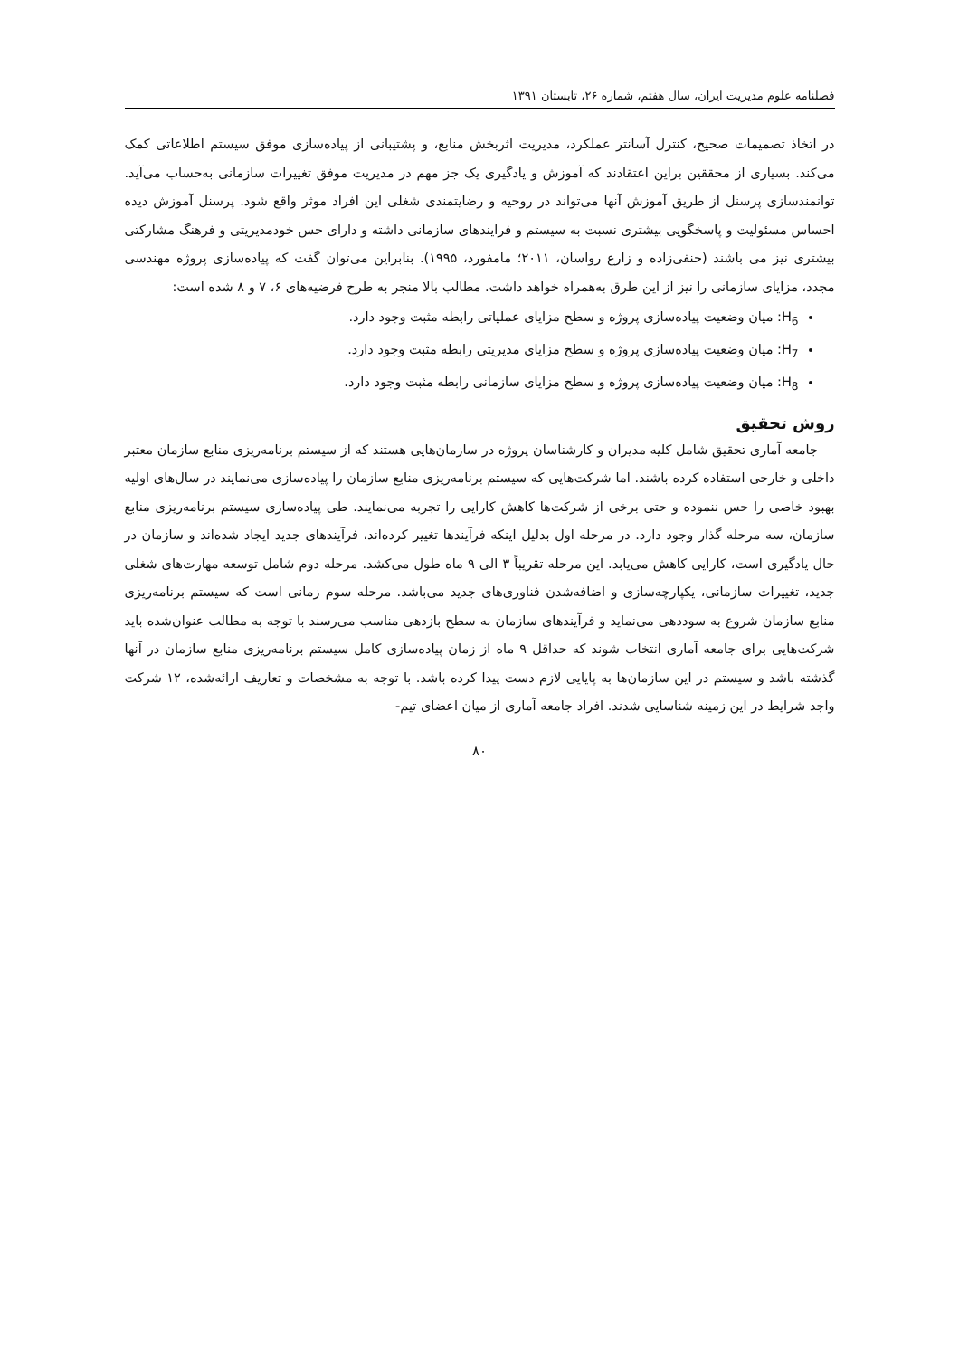فصلنامه علوم مدیریت ایران، سال هفتم، شماره ۲۶، تابستان ۱۳۹۱
در اتخاذ تصمیمات صحیح، کنترل آسانتر عملکرد، مدیریت اثربخش منابع، و پشتیبانی از پیاده‌سازی موفق سیستم اطلاعاتی کمک می‌کند. بسیاری از محققین براین اعتقادند که آموزش و یادگیری یک جز مهم در مدیریت موفق تغییرات سازمانی به‌حساب می‌آید. توانمندسازی پرسنل از طریق آموزش آنها می‌تواند در روحیه و رضایتمندی شغلی این افراد موثر واقع شود. پرسنل آموزش دیده احساس مسئولیت و پاسخگویی بیشتری نسبت به سیستم و فرایندهای سازمانی داشته و دارای حس خودمدیریتی و فرهنگ مشارکتی بیشتری نیز می باشند (حنفی‌زاده و زارع رواسان، ۲۰۱۱؛ مامفورد، ۱۹۹۵). بنابراین می‌توان گفت که پیاده‌سازی پروژه مهندسی مجدد، مزایای سازمانی را نیز از این طرق به‌همراه خواهد داشت. مطالب بالا منجر به طرح فرضیه‌های ۶، ۷ و ۸ شده است:
H<sub>6</sub>: میان وضعیت پیاده‌سازی پروژه و سطح مزایای عملیاتی رابطه مثبت وجود دارد.
H<sub>7</sub>: میان وضعیت پیاده‌سازی پروژه و سطح مزایای مدیریتی رابطه مثبت وجود دارد.
H<sub>8</sub>: میان وضعیت پیاده‌سازی پروژه و سطح مزایای سازمانی رابطه مثبت وجود دارد.
روش تحقیق
جامعه آماری تحقیق شامل کلیه مدیران و کارشناسان پروژه در سازمان‌هایی هستند که از سیستم برنامه‌ریزی منابع سازمان معتبر داخلی و خارجی استفاده کرده باشند. اما شرکت‌هایی که سیستم برنامه‌ریزی منابع سازمان را پیاده‌سازی می‌نمایند در سال‌های اولیه بهبود خاصی را حس ننموده و حتی برخی از شرکت‌ها کاهش کارایی را تجربه می‌نمایند. طی پیاده‌سازی سیستم برنامه‌ریزی منابع سازمان، سه مرحله گذار وجود دارد. در مرحله اول بدلیل اینکه فرآیندها تغییر کرده‌اند، فرآیندهای جدید ایجاد شده‌اند و سازمان در حال یادگیری است، کارایی کاهش می‌یابد. این مرحله تقریباً ۳ الی ۹ ماه طول می‌کشد. مرحله دوم شامل توسعه مهارت‌های شغلی جدید، تغییرات سازمانی، یکپارچه‌سازی و اضافه‌شدن فناوری‌های جدید می‌باشد. مرحله سوم زمانی است که سیستم برنامه‌ریزی منابع سازمان شروع به سوددهی می‌نماید و فرآیندهای سازمان به سطح بازدهی مناسب می‌رسند با توجه به مطالب عنوان‌شده باید شرکت‌هایی برای جامعه آماری انتخاب شوند که حداقل ۹ ماه از زمان پیاده‌سازی کامل سیستم برنامه‌ریزی منابع سازمان در آنها گذشته باشد و سیستم در این سازمان‌ها به پایایی لازم دست پیدا کرده باشد. با توجه به مشخصات و تعاریف ارائه‌شده، ۱۲ شرکت واجد شرایط در این زمینه شناسایی شدند. افراد جامعه آماری از میان اعضای تیم-
۸۰